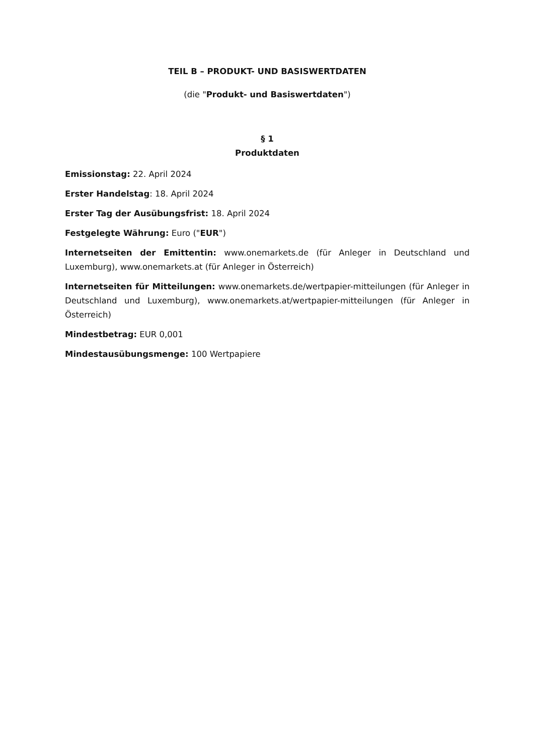TEIL B – PRODUKT- UND BASISWERTDATEN
(die "Produkt- und Basiswertdaten")
§ 1
Produktdaten
Emissionstag: 22. April 2024
Erster Handelstag: 18. April 2024
Erster Tag der Ausübungsfrist: 18. April 2024
Festgelegte Währung: Euro ("EUR")
Internetseiten der Emittentin: www.onemarkets.de (für Anleger in Deutschland und Luxemburg), www.onemarkets.at (für Anleger in Österreich)
Internetseiten für Mitteilungen: www.onemarkets.de/wertpapier-mitteilungen (für Anleger in Deutschland und Luxemburg), www.onemarkets.at/wertpapier-mitteilungen (für Anleger in Österreich)
Mindestbetrag: EUR 0,001
Mindestausübungsmenge: 100 Wertpapiere